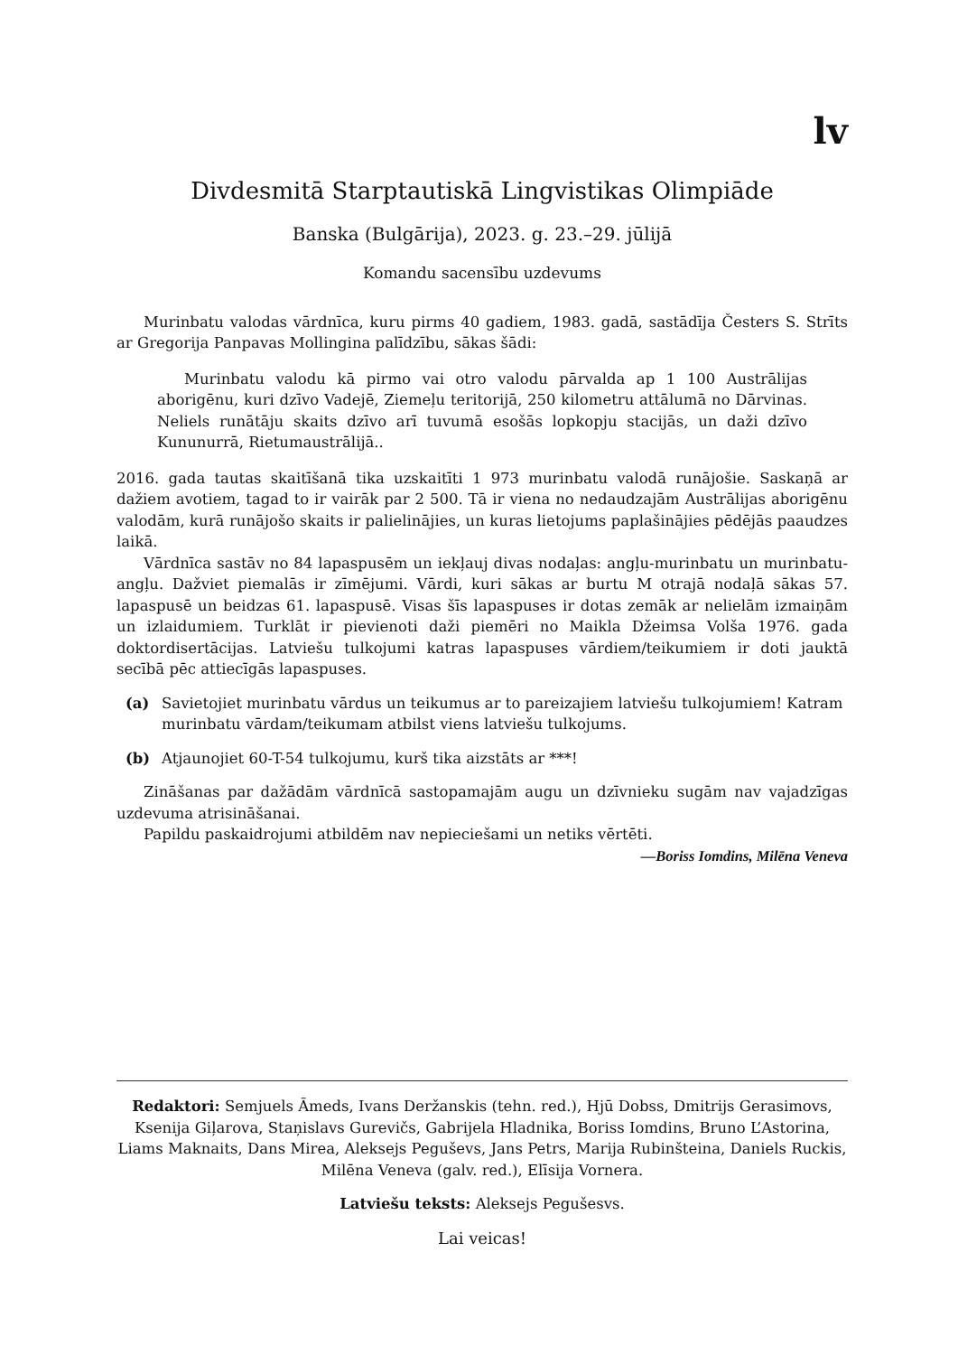lv
Divdesmitā Starptautiskā Lingvistikas Olimpiāde
Banska (Bulgārija), 2023. g. 23.–29. jūlijā
Komandu sacensību uzdevums
Murinbatu valodas vārdnīca, kuru pirms 40 gadiem, 1983. gadā, sastādīja Česters S. Strīts ar Gregorija Panpavas Mollingina palīdzību, sākas šādi:
Murinbatu valodu kā pirmo vai otro valodu pārvalda ap 1 100 Austrālijas aborigēnu, kuri dzīvo Vadejē, Ziemeļu teritorijā, 250 kilometru attālumā no Dārvinas. Neliels runātāju skaits dzīvo arī tuvumā esošās lopkopju stacijās, un daži dzīvo Kununurrā, Rietumaustrālijā..
2016. gada tautas skaitīšanā tika uzskaitīti 1 973 murinbatu valodā runājošie. Saskaņā ar dažiem avotiem, tagad to ir vairāk par 2 500. Tā ir viena no nedaudzajām Austrālijas aborigēnu valodām, kurā runājošo skaits ir palielinājies, un kuras lietojums paplašinājies pēdējās paaudzes laikā.
Vārdnīca sastāv no 84 lapaspusēm un iekļauj divas nodaļas: angļu-murinbatu un murinbatu-angļu. Dažviet piemalās ir zīmējumi. Vārdi, kuri sākas ar burtu M otrajā nodaļā sākas 57. lapaspusē un beidzas 61. lapaspusē. Visas šīs lapaspuses ir dotas zemāk ar nelielām izmaiņām un izlaidumiem. Turklāt ir pievienoti daži piemēri no Maikla Džeimsa Volša 1976. gada doktordisertācijas. Latviešu tulkojumi katras lapaspuses vārdiem/teikumiem ir doti jauktā secībā pēc attiecīgās lapaspuses.
(a) Savietojiet murinbatu vārdus un teikumus ar to pareizajiem latviešu tulkojumiem! Katram murinbatu vārdam/teikumam atbilst viens latviešu tulkojums.
(b) Atjaunojiet 60-T-54 tulkojumu, kurš tika aizstāts ar ***!
Zināšanas par dažādām vārdnīcā sastopamajām augu un dzīvnieku sugām nav vajadzīgas uzdevuma atrisināšanai.
Papildu paskaidrojumi atbildēm nav nepieciešami un netiks vērtēti.
—Boriss Iomdins, Milēna Veneva
Redaktori: Semjuels Āmeds, Ivans Deržanskis (tehn. red.), Hjū Dobss, Dmitrijs Gerasimovs, Ksenija Giļarova, Staņislavs Gurevičs, Gabrijela Hladnika, Boriss Iomdins, Bruno L’Astorina, Liams Maknaits, Dans Mirea, Aleksejs Peguševs, Jans Petrs, Marija Rubinšteina, Daniels Ruckis, Milēna Veneva (galv. red.), Elīsija Vornera.
Latviešu teksts: Aleksejs Pegušesvs.
Lai veicas!